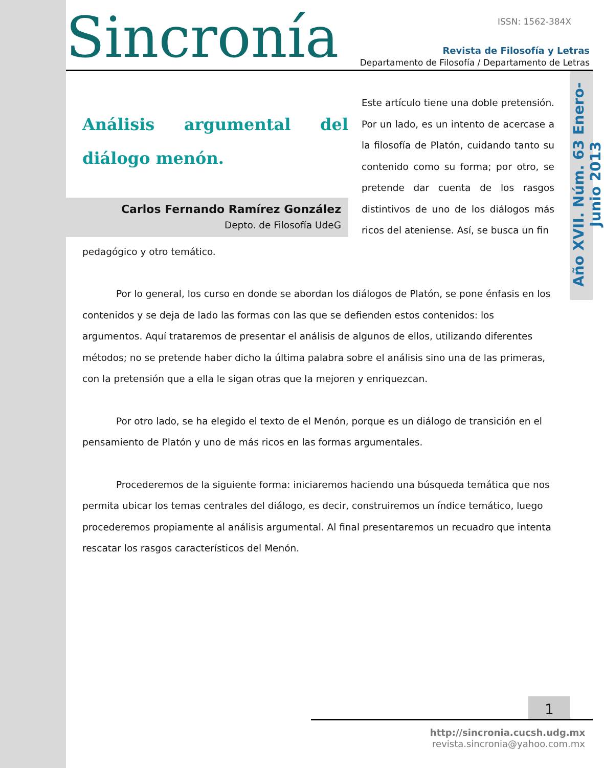Sincronía ISSN: 1562-384X
Revista de Filosofía y Letras
Departamento de Filosofía / Departamento de Letras
Año XVII. Núm. 63 Enero-Junio 2013
Análisis argumental del diálogo menón.
Carlos Fernando Ramírez González
Depto. de Filosofía UdeG
Este artículo tiene una doble pretensión. Por un lado, es un intento de acercase a la filosofía de Platón, cuidando tanto su contenido como su forma; por otro, se pretende dar cuenta de los rasgos distintivos de uno de los diálogos más ricos del ateniense. Así, se busca un fin
pedagógico y otro temático.
Por lo general, los curso en donde se abordan los diálogos de Platón, se pone énfasis en los contenidos y se deja de lado las formas con las que se defienden estos contenidos: los argumentos. Aquí trataremos de presentar el análisis de algunos de ellos, utilizando diferentes métodos; no se pretende haber dicho la última palabra sobre el análisis sino una de las primeras, con la pretensión que a ella le sigan otras que la mejoren y enriquezcan.
Por otro lado, se ha elegido el texto de el Menón, porque es un diálogo de transición en el pensamiento de Platón y uno de más ricos en las formas argumentales.
Procederemos de la siguiente forma: iniciaremos haciendo una búsqueda temática que nos permita ubicar los temas centrales del diálogo, es decir, construiremos un índice temático, luego procederemos propiamente al análisis argumental. Al final presentaremos un recuadro que intenta rescatar los rasgos característicos del Menón.
1
http://sincronia.cucsh.udg.mx
revista.sincronia@yahoo.com.mx